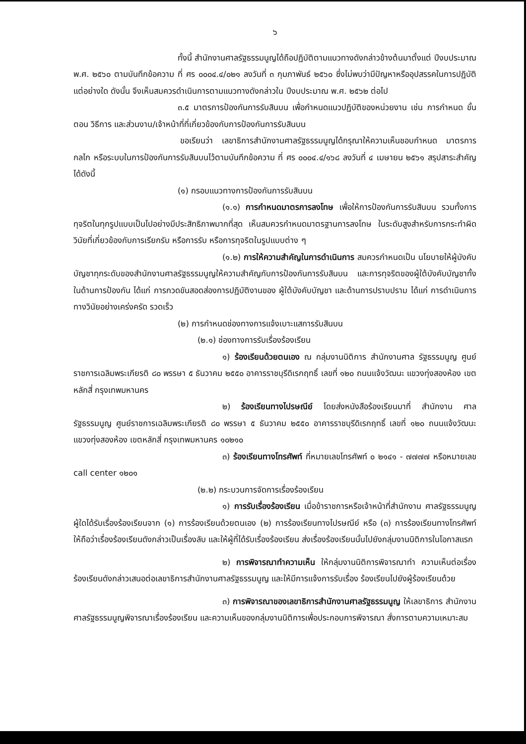๖
ทั้งนี้ สำนักงานศาลรัฐธรรมนูญได้ถือปฏิบัติตามแนวทางดังกล่าวข้างต้นมาตั้งแต่ ปีงบประมาณ พ.ศ. ๒๕๖๐ ตามบันทึกข้อความ ที่ ศร ๐๐๐๔.๔/๐๒๑ ลงวันที่ ๓ กุมภาพันธ์ ๒๕๖๐ ซึ่งไม่พบว่ามีปัญหาหรืออุปสรรคในการปฏิบัติแต่อย่างใด ดังนั้น จึงเห็นสมควรดำเนินการตามแนวทางดังกล่าวใน ปีงบประมาณ พ.ศ. ๒๕๖๒ ต่อไป
๓.๕ มาตรการป้องกันการรับสินบน เพื่อกำหนดแนวปฏิบัติของหน่วยงาน เช่น การกำหนด ขั้นตอน วิธีการ และส่วนงาน/เจ้าหน้าที่ที่เกี่ยวข้องกับการป้องกันการรับสินบน
ขอเรียนว่า เลขาธิการสำนักงานศาลรัฐธรรมนูญได้กรุณาให้ความเห็นชอบกำหนด มาตรการ กลไก หรือระบบในการป้องกันการรับสินบนไว้ตามบันทึกข้อความ ที่ ศร ๐๐๐๔.๔/๑๖๘ ลงวันที่ ๔ เมษายน ๒๕๖๑ สรุปสาระสำคัญได้ดังนี้
(๑) กรอบแนวทางการป้องกันการรับสินบน
(๑.๑) การกำหนดมาตรการลงโทษ เพื่อให้การป้องกันการรับสินบน รวมทั้งการทุจริตในทุกรูปแบบเป็นไปอย่างมีประสิทธิภาพมากที่สุด เห็นสมควรกำหนดมาตรฐานการลงโทษ ในระดับสูงสำหรับการกระทำผิดวินัยที่เกี่ยวข้องกับการเรียกรับ หรือการรับ หรือการทุจริตในรูปแบบต่าง ๆ
(๑.๒) การให้ความสำคัญในการดำเนินการ สมควรกำหนดเป็น นโยบายให้ผู้บังคับบัญชาทุกระดับของสำนักงานศาลรัฐธรรมนูญให้ความสำคัญกับการป้องกันการรับสินบน และการทุจริตของผู้ใต้บังคับบัญชาทั้งในด้านการป้องกัน ได้แก่ การกวดขันสอดส่องการปฏิบัติงานของ ผู้ใต้บังคับบัญชา และด้านการปราบปราม ได้แก่ การดำเนินการทางวินัยอย่างเคร่งครัด รวดเร็ว
(๒) การกำหนดช่องทางการแจ้งเบาะแสการรับสินบน
(๒.๑) ช่องทางการรับเรื่องร้องเรียน
๑) ร้องเรียนด้วยตนเอง ณ กลุ่มงานนิติการ สำนักงานศาล รัฐธรรมนูญ ศูนย์ราชการเฉลิมพระเกียรติ ๘๐ พรรษา ๕ ธันวาคม ๒๕๕๐ อาคารราชบุรีดิเรกฤทธิ์ เลขที่ ๑๒๐ ถนนแจ้งวัฒนะ แขวงทุ่งสองห้อง เขตหลักสี่ กรุงเทพมหานคร
๒) ร้องเรียนทางไปรษณีย์ โดยส่งหนังสือร้องเรียนมาที่ สำนักงาน ศาลรัฐธรรมนูญ ศูนย์ราชการเฉลิมพระเกียรติ ๘๐ พรรษา ๕ ธันวาคม ๒๕๕๐ อาคารราชบุรีดิเรกฤทธิ์ เลขที่ ๑๒๐ ถนนแจ้งวัฒนะ แขวงทุ่งสองห้อง เขตหลักสี่ กรุงเทพมหานคร ๑๐๒๑๐
๓) ร้องเรียนทางโทรศัพท์ ที่หมายเลขโทรศัพท์ ๐ ๒๑๔๑ - ๗๗๗๗ หรือหมายเลข call center ๑๒๐๑
(๒.๒) กระบวนการจัดการเรื่องร้องเรียน
๑) การรับเรื่องร้องเรียน เมื่อข้าราชการหรือเจ้าหน้าที่สำนักงาน ศาลรัฐธรรมนูญผู้ใดได้รับเรื่องร้องเรียนจาก (๑) การร้องเรียนด้วยตนเอง (๒) การร้องเรียนทางไปรษณีย์ หรือ (๓) การร้องเรียนทางโทรศัพท์ ให้ถือว่าเรื่องร้องเรียนดังกล่าวเป็นเรื่องลับ และให้ผู้ที่ได้รับเรื่องร้องเรียน ส่งเรื่องร้องเรียนนั้นไปยังกลุ่มงานนิติการในโอกาสแรก
๒) การพิจารณาทำความเห็น ให้กลุ่มงานนิติการพิจารณาทำ ความเห็นต่อเรื่องร้องเรียนดังกล่าวเสนอต่อเลขาธิการสำนักงานศาลรัฐธรรมนูญ และให้มีการแจ้งการรับเรื่อง ร้องเรียนไปยังผู้ร้องเรียนด้วย
๓) การพิจารณาของเลขาธิการสำนักงานศาลรัฐธรรมนูญ ให้เลขาธิการ สำนักงานศาลรัฐธรรมนูญพิจารณาเรื่องร้องเรียน และความเห็นของกลุ่มงานนิติการเพื่อประกอบการพิจารณา สั่งการตามความเหมาะสม